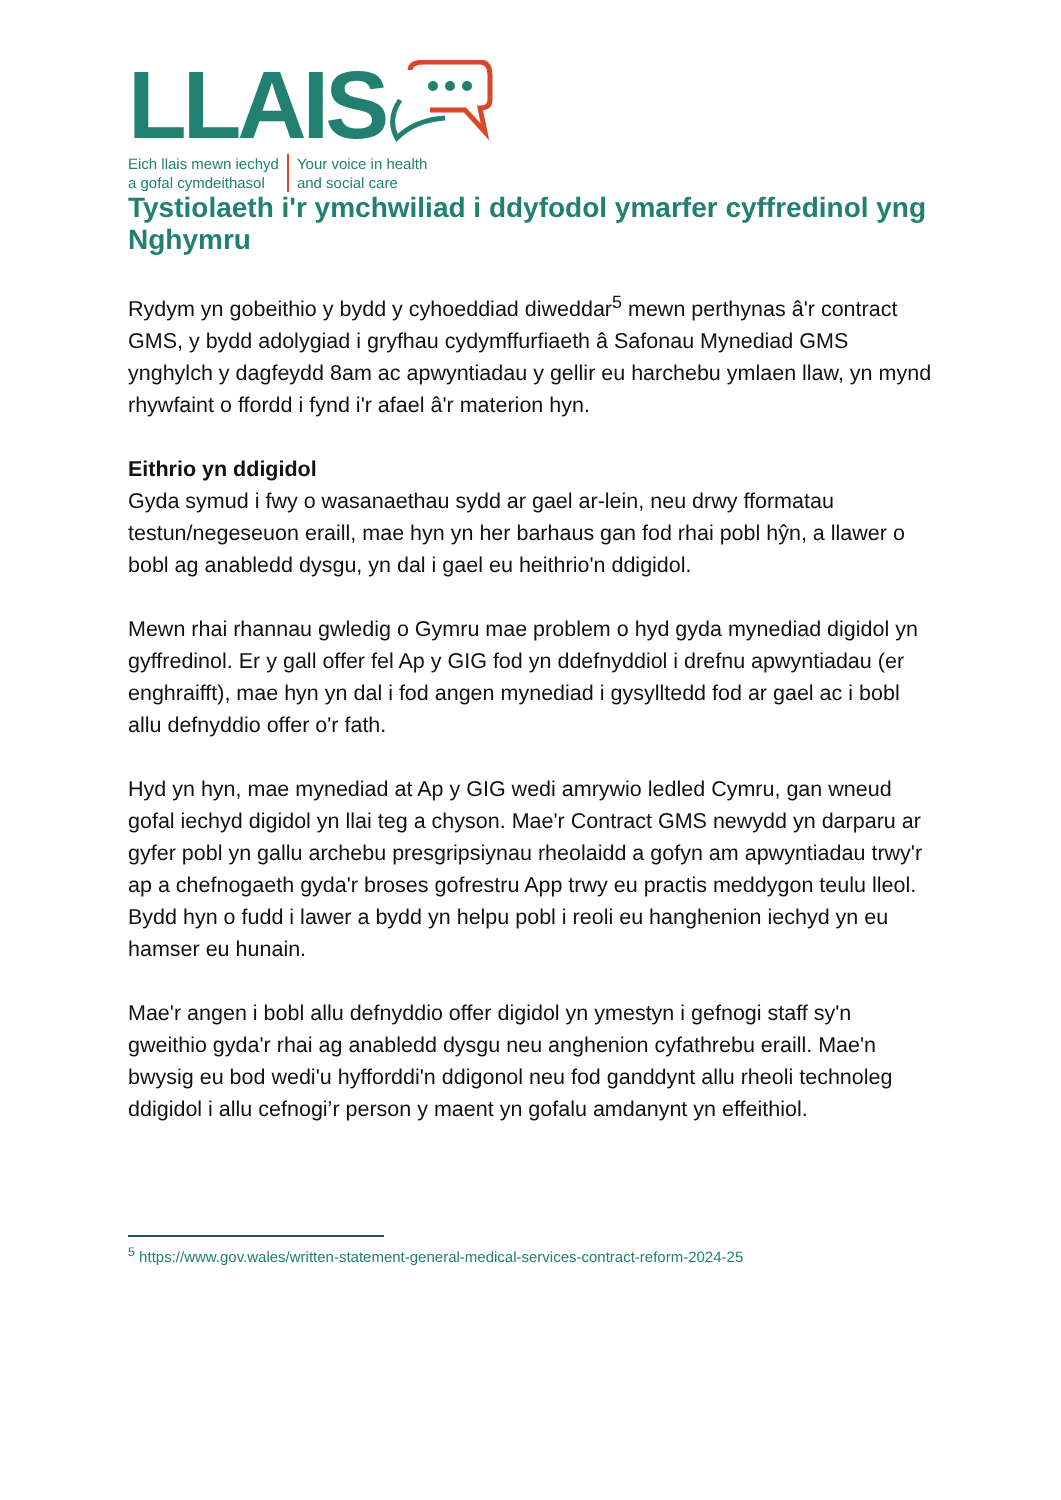LLAIS
Eich llais mewn iechyd
a gofal cymdeithasol
Your voice in health
and social care
Tystiolaeth i'r ymchwiliad i ddyfodol ymarfer cyffredinol yng Nghymru
Rydym yn gobeithio y bydd y cyhoeddiad diweddar<sup>5</sup> mewn perthynas â'r contract GMS, y bydd adolygiad i gryfhau cydymffurfiaeth â Safonau Mynediad GMS ynghylch y dagfeydd 8am ac apwyntiadau y gellir eu harchebu ymlaen llaw, yn mynd rhywfaint o ffordd i fynd i'r afael â'r materion hyn.
Eithrio yn ddigidol
Gyda symud i fwy o wasanaethau sydd ar gael ar-lein, neu drwy fformatau testun/negeseuon eraill, mae hyn yn her barhaus gan fod rhai pobl hŷn, a llawer o bobl ag anabledd dysgu, yn dal i gael eu heithrio'n ddigidol.
Mewn rhai rhannau gwledig o Gymru mae problem o hyd gyda mynediad digidol yn gyffredinol. Er y gall offer fel Ap y GIG fod yn ddefnyddiol i drefnu apwyntiadau (er enghraifft), mae hyn yn dal i fod angen mynediad i gysylltedd fod ar gael ac i bobl allu defnyddio offer o'r fath.
Hyd yn hyn, mae mynediad at Ap y GIG wedi amrywio ledled Cymru, gan wneud gofal iechyd digidol yn llai teg a chyson. Mae'r Contract GMS newydd yn darparu ar gyfer pobl yn gallu archebu presgripsiynau rheolaidd a gofyn am apwyntiadau trwy'r ap a chefnogaeth gyda'r broses gofrestru App trwy eu practis meddygon teulu lleol. Bydd hyn o fudd i lawer a bydd yn helpu pobl i reoli eu hanghenion iechyd yn eu hamser eu hunain.
Mae'r angen i bobl allu defnyddio offer digidol yn ymestyn i gefnogi staff sy'n gweithio gyda'r rhai ag anabledd dysgu neu anghenion cyfathrebu eraill. Mae'n bwysig eu bod wedi'u hyfforddi'n ddigonol neu fod ganddynt allu rheoli technoleg ddigidol i allu cefnogi’r person y maent yn gofalu amdanynt yn effeithiol.
<sup>5</sup> https://www.gov.wales/written-statement-general-medical-services-contract-reform-2024-25